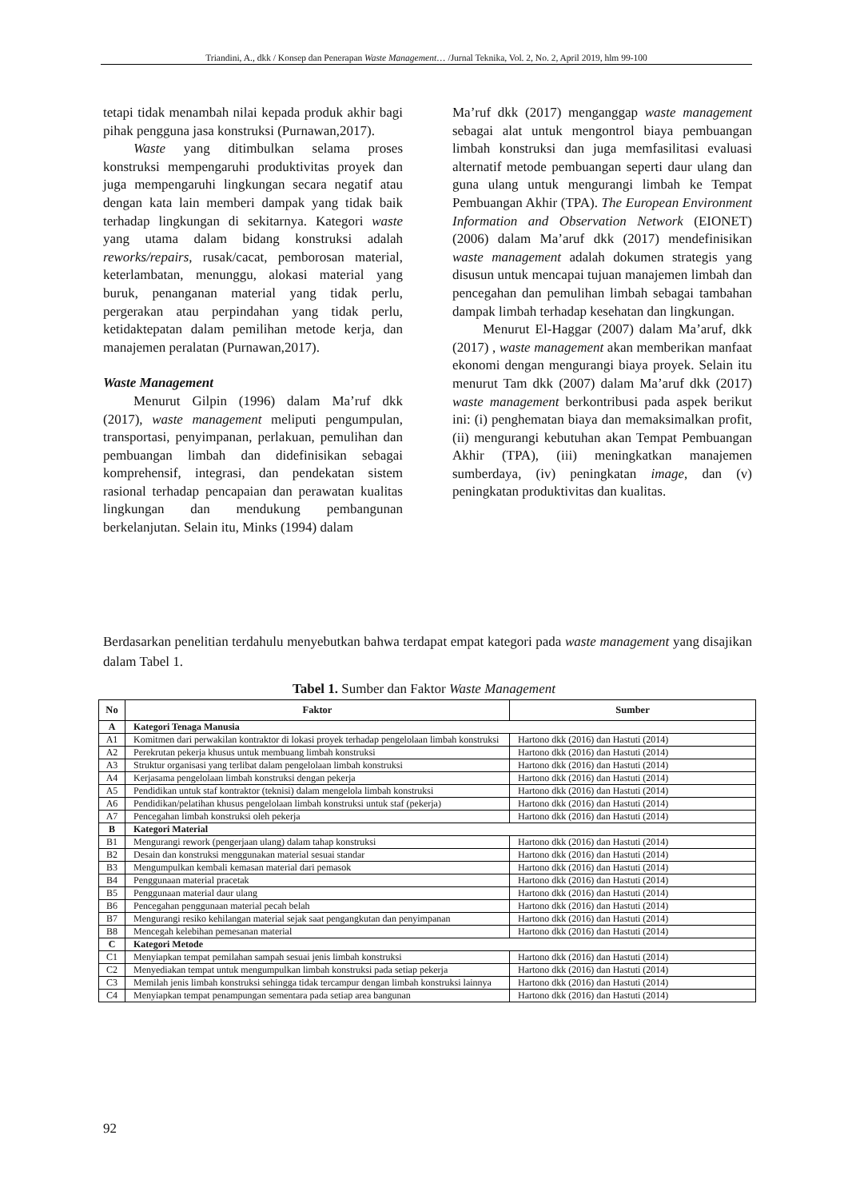Triandini, A., dkk / Konsep dan Penerapan Waste Management… /Jurnal Teknika, Vol. 2, No. 2, April 2019, hlm 99-100
tetapi tidak menambah nilai kepada produk akhir bagi pihak pengguna jasa konstruksi (Purnawan,2017).
Waste yang ditimbulkan selama proses konstruksi mempengaruhi produktivitas proyek dan juga mempengaruhi lingkungan secara negatif atau dengan kata lain memberi dampak yang tidak baik terhadap lingkungan di sekitarnya. Kategori waste yang utama dalam bidang konstruksi adalah reworks/repairs, rusak/cacat, pemborosan material, keterlambatan, menunggu, alokasi material yang buruk, penanganan material yang tidak perlu, pergerakan atau perpindahan yang tidak perlu, ketidaktepatan dalam pemilihan metode kerja, dan manajemen peralatan (Purnawan,2017).
Waste Management
Menurut Gilpin (1996) dalam Ma’ruf dkk (2017), waste management meliputi pengumpulan, transportasi, penyimpanan, perlakuan, pemulihan dan pembuangan limbah dan didefinisikan sebagai komprehensif, integrasi, dan pendekatan sistem rasional terhadap pencapaian dan perawatan kualitas lingkungan dan mendukung pembangunan berkelanjutan. Selain itu, Minks (1994) dalam
Ma’ruf dkk (2017) menganggap waste management sebagai alat untuk mengontrol biaya pembuangan limbah konstruksi dan juga memfasilitasi evaluasi alternatif metode pembuangan seperti daur ulang dan guna ulang untuk mengurangi limbah ke Tempat Pembuangan Akhir (TPA). The European Environment Information and Observation Network (EIONET) (2006) dalam Ma’aruf dkk (2017) mendefinisikan waste management adalah dokumen strategis yang disusun untuk mencapai tujuan manajemen limbah dan pencegahan dan pemulihan limbah sebagai tambahan dampak limbah terhadap kesehatan dan lingkungan.
Menurut El-Haggar (2007) dalam Ma’aruf, dkk (2017) , waste management akan memberikan manfaat ekonomi dengan mengurangi biaya proyek. Selain itu menurut Tam dkk (2007) dalam Ma’aruf dkk (2017) waste management berkontribusi pada aspek berikut ini: (i) penghematan biaya dan memaksimalkan profit, (ii) mengurangi kebutuhan akan Tempat Pembuangan Akhir (TPA), (iii) meningkatkan manajemen sumberdaya, (iv) peningkatan image, dan (v) peningkatan produktivitas dan kualitas.
Berdasarkan penelitian terdahulu menyebutkan bahwa terdapat empat kategori pada waste management yang disajikan dalam Tabel 1.
Tabel 1. Sumber dan Faktor Waste Management
| No | Faktor | Sumber |
| --- | --- | --- |
| A | Kategori Tenaga Manusia | |
| A1 | Komitmen dari perwakilan kontraktor di lokasi proyek terhadap pengelolaan limbah konstruksi | Hartono dkk (2016) dan Hastuti (2014) |
| A2 | Perekrutan pekerja khusus untuk membuang limbah konstruksi | Hartono dkk (2016) dan Hastuti (2014) |
| A3 | Struktur organisasi yang terlibat dalam pengelolaan limbah konstruksi | Hartono dkk (2016) dan Hastuti (2014) |
| A4 | Kerjasama pengelolaan limbah konstruksi dengan pekerja | Hartono dkk (2016) dan Hastuti (2014) |
| A5 | Pendidikan untuk staf kontraktor (teknisi) dalam mengelola limbah konstruksi | Hartono dkk (2016) dan Hastuti (2014) |
| A6 | Pendidikan/pelatihan khusus pengelolaan limbah konstruksi untuk staf (pekerja) | Hartono dkk (2016) dan Hastuti (2014) |
| A7 | Pencegahan limbah konstruksi oleh pekerja | Hartono dkk (2016) dan Hastuti (2014) |
| B | Kategori Material | |
| B1 | Mengurangi rework (pengerjaan ulang) dalam tahap konstruksi | Hartono dkk (2016) dan Hastuti (2014) |
| B2 | Desain dan konstruksi menggunakan material sesuai standar | Hartono dkk (2016) dan Hastuti (2014) |
| B3 | Mengumpulkan kembali kemasan material dari pemasok | Hartono dkk (2016) dan Hastuti (2014) |
| B4 | Penggunaan material pracetak | Hartono dkk (2016) dan Hastuti (2014) |
| B5 | Penggunaan material daur ulang | Hartono dkk (2016) dan Hastuti (2014) |
| B6 | Pencegahan penggunaan material pecah belah | Hartono dkk (2016) dan Hastuti (2014) |
| B7 | Mengurangi resiko kehilangan material sejak saat pengangkutan dan penyimpanan | Hartono dkk (2016) dan Hastuti (2014) |
| B8 | Mencegah kelebihan pemesanan material | Hartono dkk (2016) dan Hastuti (2014) |
| C | Kategori Metode | |
| C1 | Menyiapkan tempat pemilahan sampah sesuai jenis limbah konstruksi | Hartono dkk (2016) dan Hastuti (2014) |
| C2 | Menyediakan tempat untuk mengumpulkan limbah konstruksi pada setiap pekerja | Hartono dkk (2016) dan Hastuti (2014) |
| C3 | Memilah jenis limbah konstruksi sehingga tidak tercampur dengan limbah konstruksi lainnya | Hartono dkk (2016) dan Hastuti (2014) |
| C4 | Menyiapkan tempat penampungan sementara pada setiap area bangunan | Hartono dkk (2016) dan Hastuti (2014) |
92